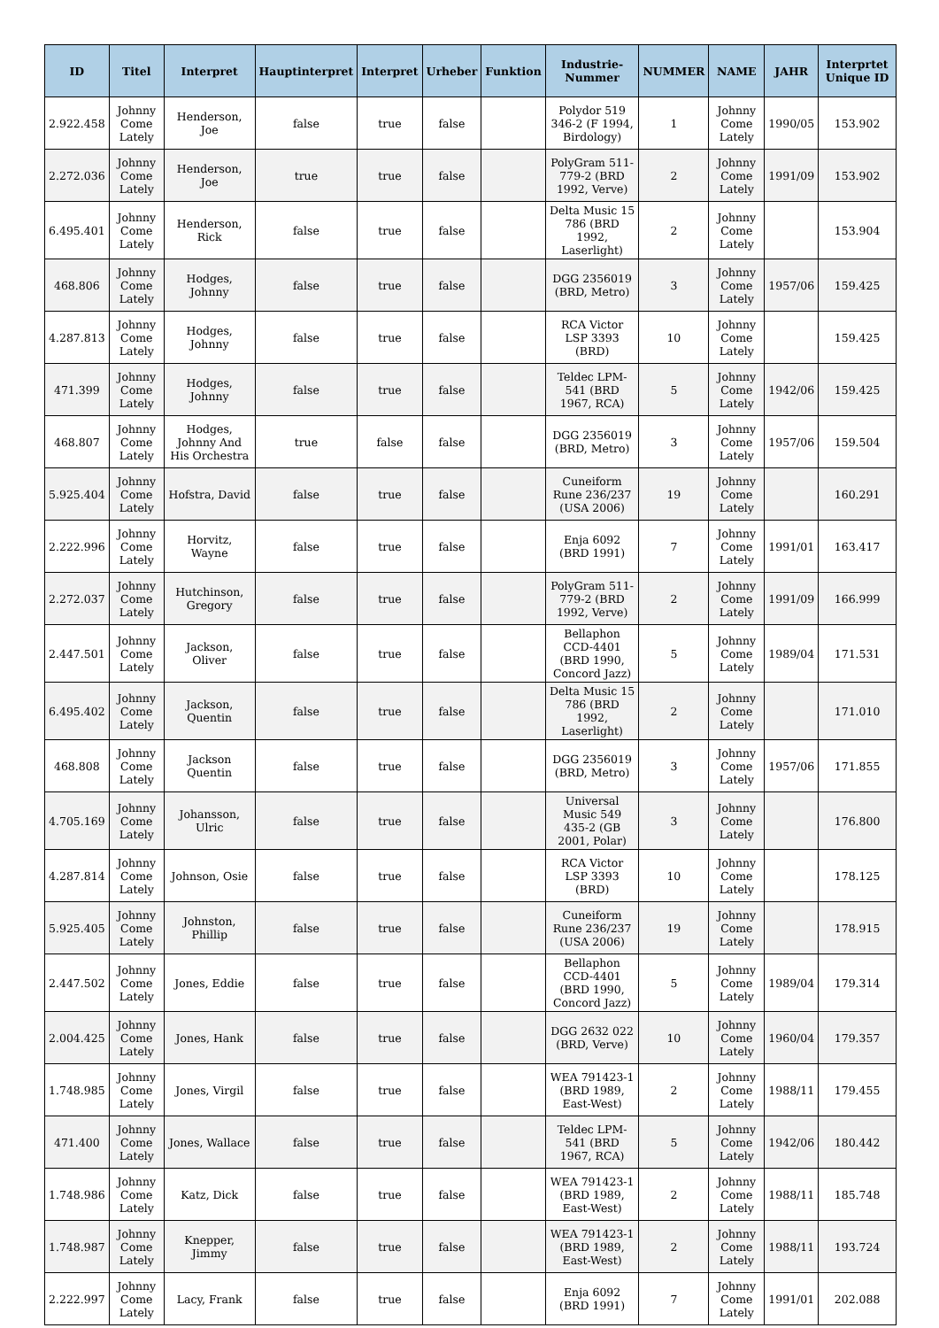| ID | Titel | Interpret | Hauptinterpret | Interpret | Urheber | Funktion | Industrie-Nummer | NUMMER | NAME | JAHR | Interprtet Unique ID |
| --- | --- | --- | --- | --- | --- | --- | --- | --- | --- | --- | --- |
| 2.922.458 | Johnny Come Lately | Henderson, Joe | false | true | false | | Polydor 519 346-2 (F 1994, Birdology) | 1 | Johnny Come Lately | 1990/05 | 153.902 |
| 2.272.036 | Johnny Come Lately | Henderson, Joe | true | true | false | | PolyGram 511-779-2 (BRD 1992, Verve) | 2 | Johnny Come Lately | 1991/09 | 153.902 |
| 6.495.401 | Johnny Come Lately | Henderson, Rick | false | true | false | | Delta Music 15 786 (BRD 1992, Laserlight) | 2 | Johnny Come Lately | | 153.904 |
| 468.806 | Johnny Come Lately | Hodges, Johnny | false | true | false | | DGG 2356019 (BRD, Metro) | 3 | Johnny Come Lately | 1957/06 | 159.425 |
| 4.287.813 | Johnny Come Lately | Hodges, Johnny | false | true | false | | RCA Victor LSP 3393 (BRD) | 10 | Johnny Come Lately | | 159.425 |
| 471.399 | Johnny Come Lately | Hodges, Johnny | false | true | false | | Teldec LPM-541 (BRD 1967, RCA) | 5 | Johnny Come Lately | 1942/06 | 159.425 |
| 468.807 | Johnny Come Lately | Hodges, Johnny And His Orchestra | true | false | false | | DGG 2356019 (BRD, Metro) | 3 | Johnny Come Lately | 1957/06 | 159.504 |
| 5.925.404 | Johnny Come Lately | Hofstra, David | false | true | false | | Cuneiform Rune 236/237 (USA 2006) | 19 | Johnny Come Lately | | 160.291 |
| 2.222.996 | Johnny Come Lately | Horvitz, Wayne | false | true | false | | Enja 6092 (BRD 1991) | 7 | Johnny Come Lately | 1991/01 | 163.417 |
| 2.272.037 | Johnny Come Lately | Hutchinson, Gregory | false | true | false | | PolyGram 511-779-2 (BRD 1992, Verve) | 2 | Johnny Come Lately | 1991/09 | 166.999 |
| 2.447.501 | Johnny Come Lately | Jackson, Oliver | false | true | false | | Bellaphon CCD-4401 (BRD 1990, Concord Jazz) | 5 | Johnny Come Lately | 1989/04 | 171.531 |
| 6.495.402 | Johnny Come Lately | Jackson, Quentin | false | true | false | | Delta Music 15 786 (BRD 1992, Laserlight) | 2 | Johnny Come Lately | | 171.010 |
| 468.808 | Johnny Come Lately | Jackson Quentin | false | true | false | | DGG 2356019 (BRD, Metro) | 3 | Johnny Come Lately | 1957/06 | 171.855 |
| 4.705.169 | Johnny Come Lately | Johansson, Ulric | false | true | false | | Universal Music 549 435-2 (GB 2001, Polar) | 3 | Johnny Come Lately | | 176.800 |
| 4.287.814 | Johnny Come Lately | Johnson, Osie | false | true | false | | RCA Victor LSP 3393 (BRD) | 10 | Johnny Come Lately | | 178.125 |
| 5.925.405 | Johnny Come Lately | Johnston, Phillip | false | true | false | | Cuneiform Rune 236/237 (USA 2006) | 19 | Johnny Come Lately | | 178.915 |
| 2.447.502 | Johnny Come Lately | Jones, Eddie | false | true | false | | Bellaphon CCD-4401 (BRD 1990, Concord Jazz) | 5 | Johnny Come Lately | 1989/04 | 179.314 |
| 2.004.425 | Johnny Come Lately | Jones, Hank | false | true | false | | DGG 2632 022 (BRD, Verve) | 10 | Johnny Come Lately | 1960/04 | 179.357 |
| 1.748.985 | Johnny Come Lately | Jones, Virgil | false | true | false | | WEA 791423-1 (BRD 1989, East-West) | 2 | Johnny Come Lately | 1988/11 | 179.455 |
| 471.400 | Johnny Come Lately | Jones, Wallace | false | true | false | | Teldec LPM-541 (BRD 1967, RCA) | 5 | Johnny Come Lately | 1942/06 | 180.442 |
| 1.748.986 | Johnny Come Lately | Katz, Dick | false | true | false | | WEA 791423-1 (BRD 1989, East-West) | 2 | Johnny Come Lately | 1988/11 | 185.748 |
| 1.748.987 | Johnny Come Lately | Knepper, Jimmy | false | true | false | | WEA 791423-1 (BRD 1989, East-West) | 2 | Johnny Come Lately | 1988/11 | 193.724 |
| 2.222.997 | Johnny Come Lately | Lacy, Frank | false | true | false | | Enja 6092 (BRD 1991) | 7 | Johnny Come Lately | 1991/01 | 202.088 |